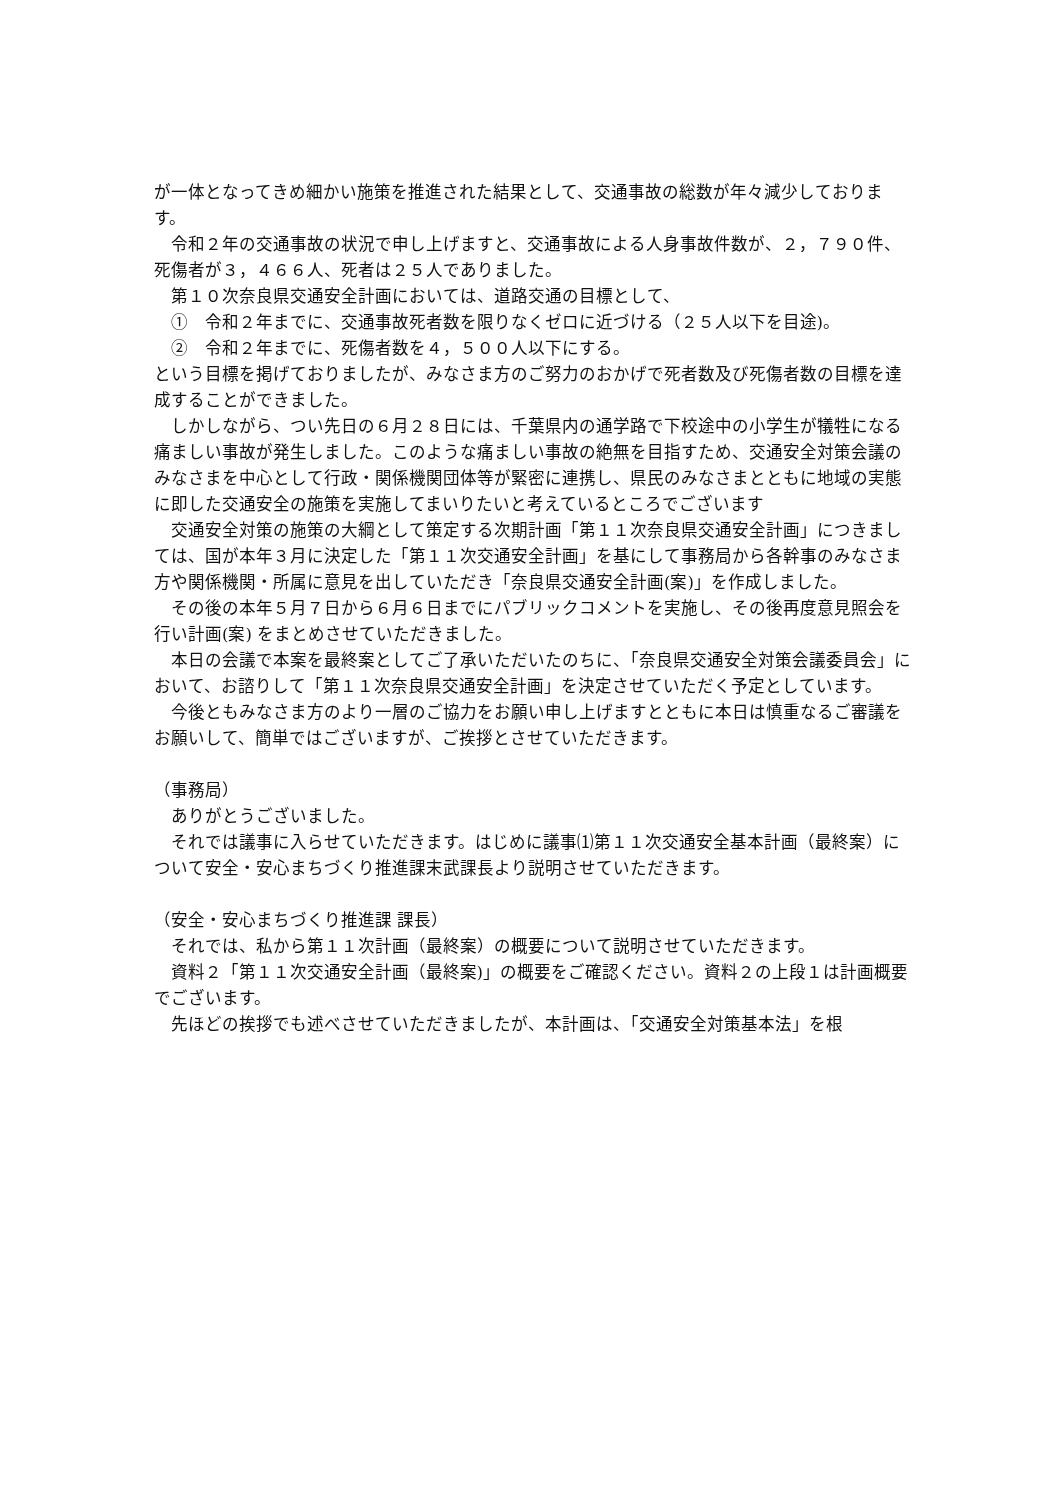が一体となってきめ細かい施策を推進された結果として、交通事故の総数が年々減少しております。
令和２年の交通事故の状況で申し上げますと、交通事故による人身事故件数が、２，７９０件、死傷者が３，４６６人、死者は２５人でありました。
第１０次奈良県交通安全計画においては、道路交通の目標として、
①　令和２年までに、交通事故死者数を限りなくゼロに近づける（２５人以下を目途)。
②　令和２年までに、死傷者数を４，５００人以下にする。
という目標を掲げておりましたが、みなさま方のご努力のおかげで死者数及び死傷者数の目標を達成することができました。
しかしながら、つい先日の６月２８日には、千葉県内の通学路で下校途中の小学生が犠牲になる痛ましい事故が発生しました。このような痛ましい事故の絶無を目指すため、交通安全対策会議のみなさまを中心として行政・関係機関団体等が緊密に連携し、県民のみなさまとともに地域の実態に即した交通安全の施策を実施してまいりたいと考えているところでございます
交通安全対策の施策の大綱として策定する次期計画「第１１次奈良県交通安全計画」につきましては、国が本年３月に決定した「第１１次交通安全計画」を基にして事務局から各幹事のみなさま方や関係機関・所属に意見を出していただき「奈良県交通安全計画(案)」を作成しました。
その後の本年５月７日から６月６日までにパブリックコメントを実施し、その後再度意見照会を行い計画(案) をまとめさせていただきました。
本日の会議で本案を最終案としてご了承いただいたのちに、「奈良県交通安全対策会議委員会」において、お諮りして「第１１次奈良県交通安全計画」を決定させていただく予定としています。
今後ともみなさま方のより一層のご協力をお願い申し上げますとともに本日は慎重なるご審議をお願いして、簡単ではございますが、ご挨拶とさせていただきます。
（事務局）
ありがとうございました。
それでは議事に入らせていただきます。はじめに議事⑴第１１次交通安全基本計画（最終案）について安全・安心まちづくり推進課末武課長より説明させていただきます。
（安全・安心まちづくり推進課 課長）
それでは、私から第１１次計画（最終案）の概要について説明させていただきます。
資料２「第１１次交通安全計画（最終案)」の概要をご確認ください。資料２の上段１は計画概要でございます。
先ほどの挨拶でも述べさせていただきましたが、本計画は、「交通安全対策基本法」を根